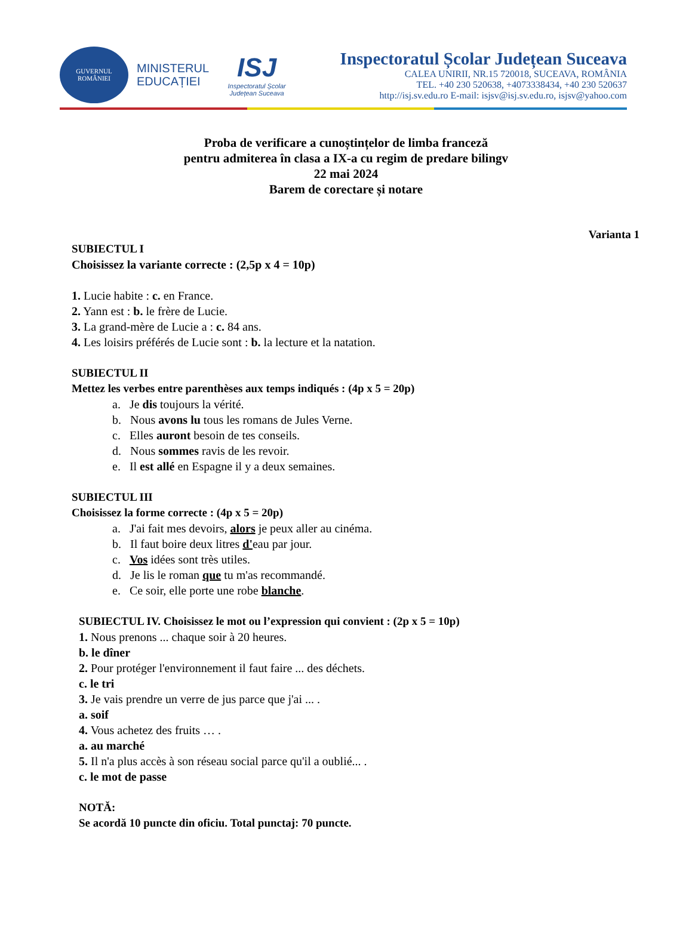GUVERNUL ROMÂNIEI
MINISTERUL
EDUCAȚIEI
ISJ
Inspectoratul Școlar Județean Suceava
Inspectoratul Școlar Județean Suceava
CALEA UNIRII, NR.15 720018, SUCEAVA, ROMÂNIA
TEL. +40 230 520638, +4073338434, +40 230 520637
http://isj.sv.edu.ro E-mail: isjsv@isj.sv.edu.ro, isjsv@yahoo.com
Proba de verificare a cunoștințelor de limba franceză
pentru admiterea în clasa a IX-a cu regim de predare bilingv
22 mai 2024
Barem de corectare și notare
Varianta 1
SUBIECTUL I
Choisissez la variante correcte : (2,5p x 4 = 10p)
1. Lucie habite : c. en France.
2. Yann est : b. le frère de Lucie.
3. La grand-mère de Lucie a : c. 84 ans.
4. Les loisirs préférés de Lucie sont : b. la lecture et la natation.
SUBIECTUL II
Mettez les verbes entre parenthèses aux temps indiqués : (4p x 5 = 20p)
a. Je dis toujours la vérité.
b. Nous avons lu tous les romans de Jules Verne.
c. Elles auront besoin de tes conseils.
d. Nous sommes ravis de les revoir.
e. Il est allé en Espagne il y a deux semaines.
SUBIECTUL III
Choisissez la forme correcte : (4p x 5 = 20p)
a. J'ai fait mes devoirs, alors je peux aller au cinéma.
b. Il faut boire deux litres d'eau par jour.
c. Vos idées sont très utiles.
d. Je lis le roman que tu m'as recommandé.
e. Ce soir, elle porte une robe blanche.
SUBIECTUL IV. Choisissez le mot ou l’expression qui convient : (2p x 5 = 10p)
1. Nous prenons ... chaque soir à 20 heures.
b. le dîner
2. Pour protéger l'environnement il faut faire ... des déchets.
c. le tri
3. Je vais prendre un verre de jus parce que j'ai ... .
a. soif
4. Vous achetez des fruits … .
a. au marché
5. Il n'a plus accès à son réseau social parce qu'il a oublié... .
c. le mot de passe
NOTĂ:
Se acordă 10 puncte din oficiu. Total punctaj: 70 puncte.